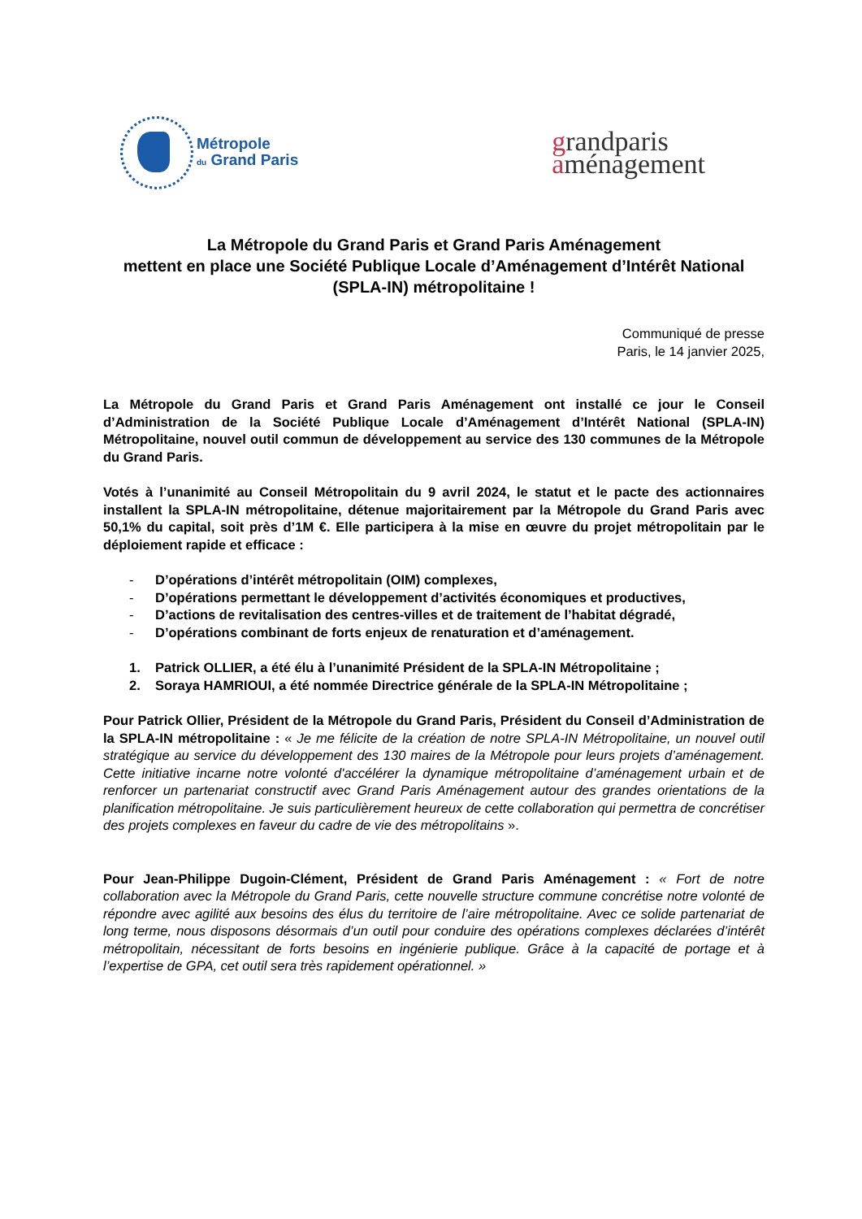Métropole
du Grand Paris
grandparis
aménagement
La Métropole du Grand Paris et Grand Paris Aménagement
mettent en place une Société Publique Locale d’Aménagement d’Intérêt National (SPLA-IN) métropolitaine !
Communiqué de presse
Paris, le 14 janvier 2025,
La Métropole du Grand Paris et Grand Paris Aménagement ont installé ce jour le Conseil d’Administration de la Société Publique Locale d’Aménagement d’Intérêt National (SPLA-IN) Métropolitaine, nouvel outil commun de développement au service des 130 communes de la Métropole du Grand Paris.
Votés à l’unanimité au Conseil Métropolitain du 9 avril 2024, le statut et le pacte des actionnaires installent la SPLA-IN métropolitaine, détenue majoritairement par la Métropole du Grand Paris avec 50,1% du capital, soit près d’1M €. Elle participera à la mise en œuvre du projet métropolitain par le déploiement rapide et efficace :
- D’opérations d’intérêt métropolitain (OIM) complexes,
- D’opérations permettant le développement d’activités économiques et productives,
- D’actions de revitalisation des centres-villes et de traitement de l’habitat dégradé,
- D’opérations combinant de forts enjeux de renaturation et d’aménagement.
1. Patrick OLLIER, a été élu à l’unanimité Président de la SPLA-IN Métropolitaine ;
2. Soraya HAMRIOUI, a été nommée Directrice générale de la SPLA-IN Métropolitaine ;
Pour Patrick Ollier, Président de la Métropole du Grand Paris, Président du Conseil d’Administration de la SPLA-IN métropolitaine : « Je me félicite de la création de notre SPLA-IN Métropolitaine, un nouvel outil stratégique au service du développement des 130 maires de la Métropole pour leurs projets d’aménagement. Cette initiative incarne notre volonté d'accélérer la dynamique métropolitaine d’aménagement urbain et de renforcer un partenariat constructif avec Grand Paris Aménagement autour des grandes orientations de la planification métropolitaine. Je suis particulièrement heureux de cette collaboration qui permettra de concrétiser des projets complexes en faveur du cadre de vie des métropolitains ».
Pour Jean-Philippe Dugoin-Clément, Président de Grand Paris Aménagement : « Fort de notre collaboration avec la Métropole du Grand Paris, cette nouvelle structure commune concrétise notre volonté de répondre avec agilité aux besoins des élus du territoire de l’aire métropolitaine. Avec ce solide partenariat de long terme, nous disposons désormais d’un outil pour conduire des opérations complexes déclarées d’intérêt métropolitain, nécessitant de forts besoins en ingénierie publique. Grâce à la capacité de portage et à l’expertise de GPA, cet outil sera très rapidement opérationnel. »